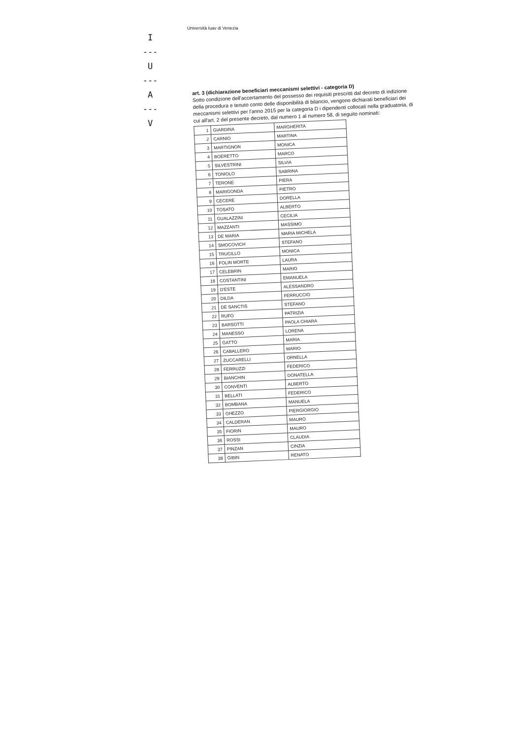Università Iuav di Venezia
I
---
U
---
A
---
V
art. 3 (dichiarazione beneficiari meccanismi selettivi - categoria D)
Sotto condizione dell'accertamento del possesso dei requisiti prescritti dal decreto di indizione della procedura e tenuto conto delle disponibilità di bilancio, vengono dichiarati beneficiari dei meccanismi selettivi per l'anno 2015 per la categoria D i dipendenti collocati nella graduatoria, di cui all'art. 2 del presente decreto, dal numero 1 al numero 58, di seguito nominati:
| 1 | GIARDINA | MARGHERITA |
| 2 | CARNIO | MARTINA |
| 3 | MARTIGNON | MONICA |
| 4 | BOERETTO | MARCO |
| 5 | SILVESTRINI | SILVIA |
| 6 | TONIOLO | SABRINA |
| 7 | TERONE | PIERA |
| 8 | MARIGONDA | PIETRO |
| 9 | CECERE | DORELLA |
| 10 | TOSATO | ALBERTO |
| 11 | GUALAZZINI | CECILIA |
| 12 | MAZZANTI | MASSIMO |
| 13 | DE MARIA | MARIA MICHELA |
| 14 | SMOCOVICH | STEFANO |
| 15 | TRUCILLO | MONICA |
| 16 | FOLIN MORTE | LAURA |
| 17 | CELEBRIN | MARIO |
| 18 | COSTANTINI | EMANUELA |
| 19 | D'ESTE | ALESSANDRO |
| 20 | DILDA | FERRUCCIO |
| 21 | DE SANCTIS | STEFANO |
| 22 | RUFO | PATRIZIA |
| 23 | BARSOTTI | PAOLA CHIARA |
| 24 | MANESSO | LORENA |
| 25 | GATTO | MARIA |
| 26 | CABALLERO | MARIO |
| 27 | ZUCCARELLI | ORNELLA |
| 28 | FERRUZZI | FEDERICO |
| 29 | BIANCHIN | DONATELLA |
| 30 | CONVENTI | ALBERTO |
| 31 | BELLATI | FEDERICO |
| 32 | BOMBANA | MANUELA |
| 33 | GHEZZO | PIERGIORGIO |
| 34 | CALDERAN | MAURO |
| 35 | FIORIN | MAURO |
| 36 | ROSSI | CLAUDIA |
| 37 | PINZAN | CINZIA |
| 38 | GIBIN | RENATO |